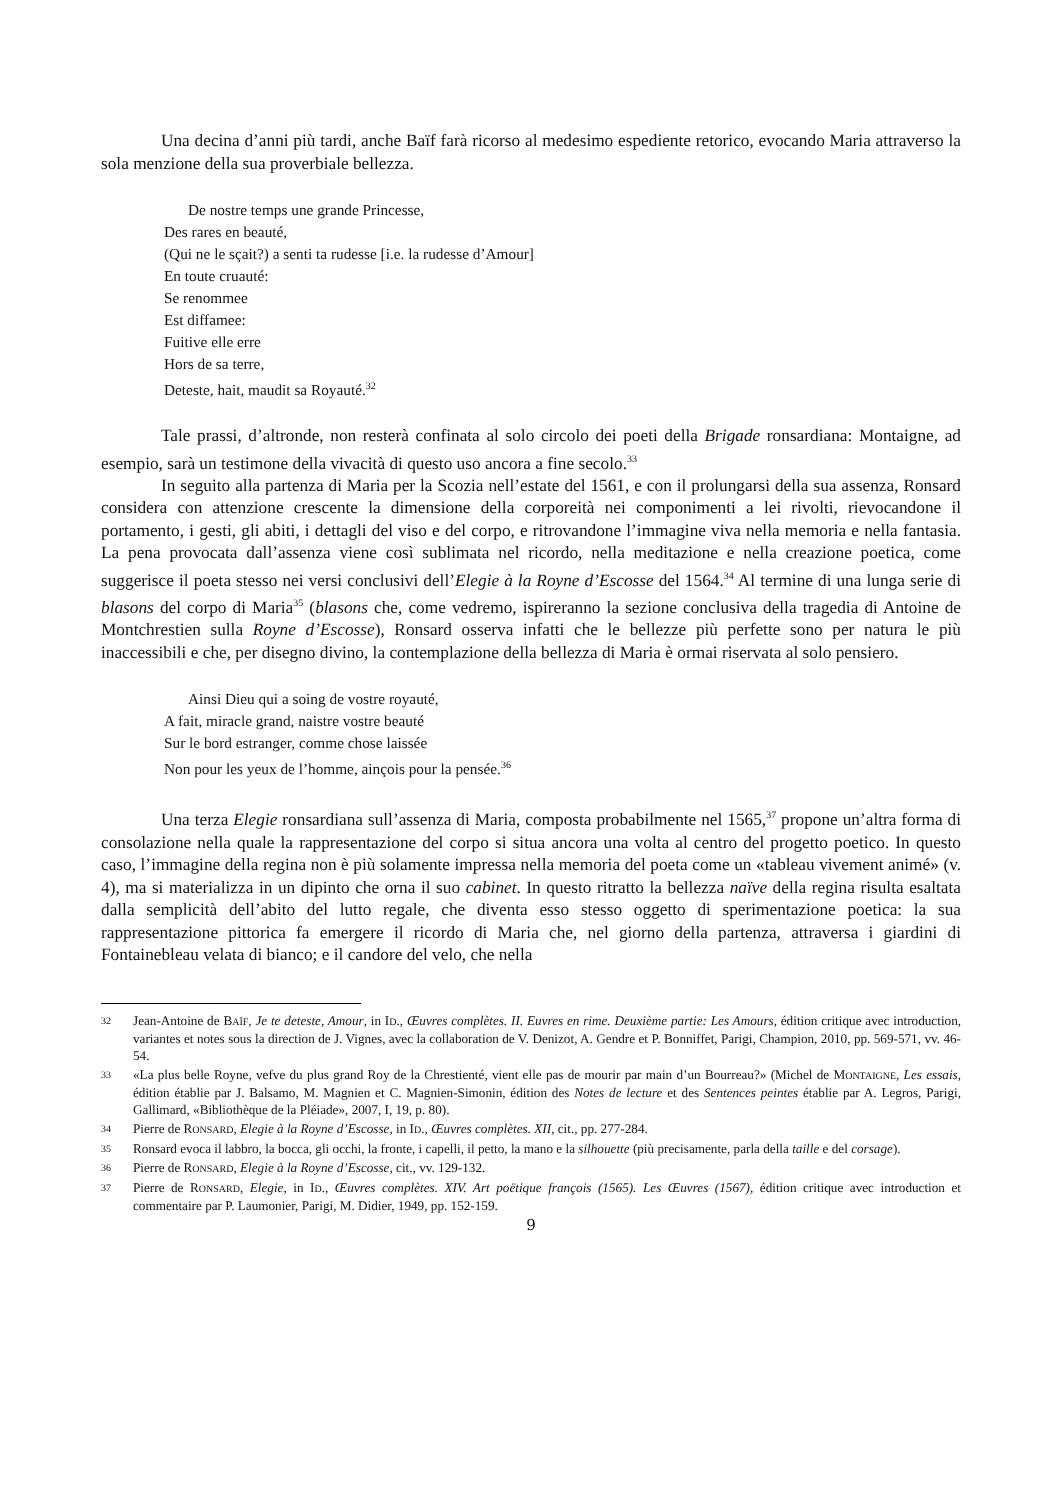Una decina d’anni più tardi, anche Baïf farà ricorso al medesimo espediente retorico, evocando Maria attraverso la sola menzione della sua proverbiale bellezza.
De nostre temps une grande Princesse,
Des rares en beauté,
(Qui ne le sçait?) a senti ta rudesse [i.e. la rudesse d’Amour]
En toute cruauté:
Se renommee
Est diffamee:
Fuitive elle erre
Hors de sa terre,
Deteste, hait, maudit sa Royauté.<sup>32</sup>
Tale prassi, d’altronde, non resterà confinata al solo circolo dei poeti della Brigade ronsardiana: Montaigne, ad esempio, sarà un testimone della vivacità di questo uso ancora a fine secolo.<sup>33</sup>
In seguito alla partenza di Maria per la Scozia nell’estate del 1561, e con il prolungarsi della sua assenza, Ronsard considera con attenzione crescente la dimensione della corporeità nei componimenti a lei rivolti, rievocandone il portamento, i gesti, gli abiti, i dettagli del viso e del corpo, e ritrovandone l’immagine viva nella memoria e nella fantasia. La pena provocata dall’assenza viene così sublimata nel ricordo, nella meditazione e nella creazione poetica, come suggerisce il poeta stesso nei versi conclusivi dell’Elegie à la Royne d’Escosse del 1564.<sup>34</sup> Al termine di una lunga serie di blasons del corpo di Maria<sup>35</sup> (blasons che, come vedremo, ispireranno la sezione conclusiva della tragedia di Antoine de Montchrestien sulla Royne d’Escosse), Ronsard osserva infatti che le bellezze più perfette sono per natura le più inaccessibili e che, per disegno divino, la contemplazione della bellezza di Maria è ormai riservata al solo pensiero.
Ainsi Dieu qui a soing de vostre royauté,
A fait, miracle grand, naistre vostre beauté
Sur le bord estranger, comme chose laissée
Non pour les yeux de l’homme, ainçois pour la pensée.<sup>36</sup>
Una terza Elegie ronsardiana sull’assenza di Maria, composta probabilmente nel 1565,<sup>37</sup> propone un’altra forma di consolazione nella quale la rappresentazione del corpo si situa ancora una volta al centro del progetto poetico. In questo caso, l’immagine della regina non è più solamente impressa nella memoria del poeta come un «tableau vivement animé» (v. 4), ma si materializza in un dipinto che orna il suo cabinet. In questo ritratto la bellezza naïve della regina risulta esaltata dalla semplicità dell’abito del lutto regale, che diventa esso stesso oggetto di sperimentazione poetica: la sua rappresentazione pittorica fa emergere il ricordo di Maria che, nel giorno della partenza, attraversa i giardini di Fontainebleau velata di bianco; e il candore del velo, che nella
32 Jean-Antoine de BAÏF, Je te deteste, Amour, in ID., Œuvres complètes. II. Euvres en rime. Deuxième partie: Les Amours, édition critique avec introduction, variantes et notes sous la direction de J. Vignes, avec la collaboration de V. Denizot, A. Gendre et P. Bonniffet, Parigi, Champion, 2010, pp. 569-571, vv. 46-54.
33 «La plus belle Royne, vefve du plus grand Roy de la Chrestienté, vient elle pas de mourir par main d’un Bourreau?» (Michel de MONTAIGNE, Les essais, édition établie par J. Balsamo, M. Magnien et C. Magnien-Simonin, édition des Notes de lecture et des Sentences peintes établie par A. Legros, Parigi, Gallimard, «Bibliothèque de la Pléiade», 2007, I, 19, p. 80).
34 Pierre de RONSARD, Elegie à la Royne d’Escosse, in ID., Œuvres complètes. XII, cit., pp. 277-284.
35 Ronsard evoca il labbro, la bocca, gli occhi, la fronte, i capelli, il petto, la mano e la silhouette (più precisamente, parla della taille e del corsage).
36 Pierre de RONSARD, Elegie à la Royne d’Escosse, cit., vv. 129-132.
37 Pierre de RONSARD, Elegie, in ID., Œuvres complètes. XIV. Art poëtique françois (1565). Les Œuvres (1567), édition critique avec introduction et commentaire par P. Laumonier, Parigi, M. Didier, 1949, pp. 152-159.
9